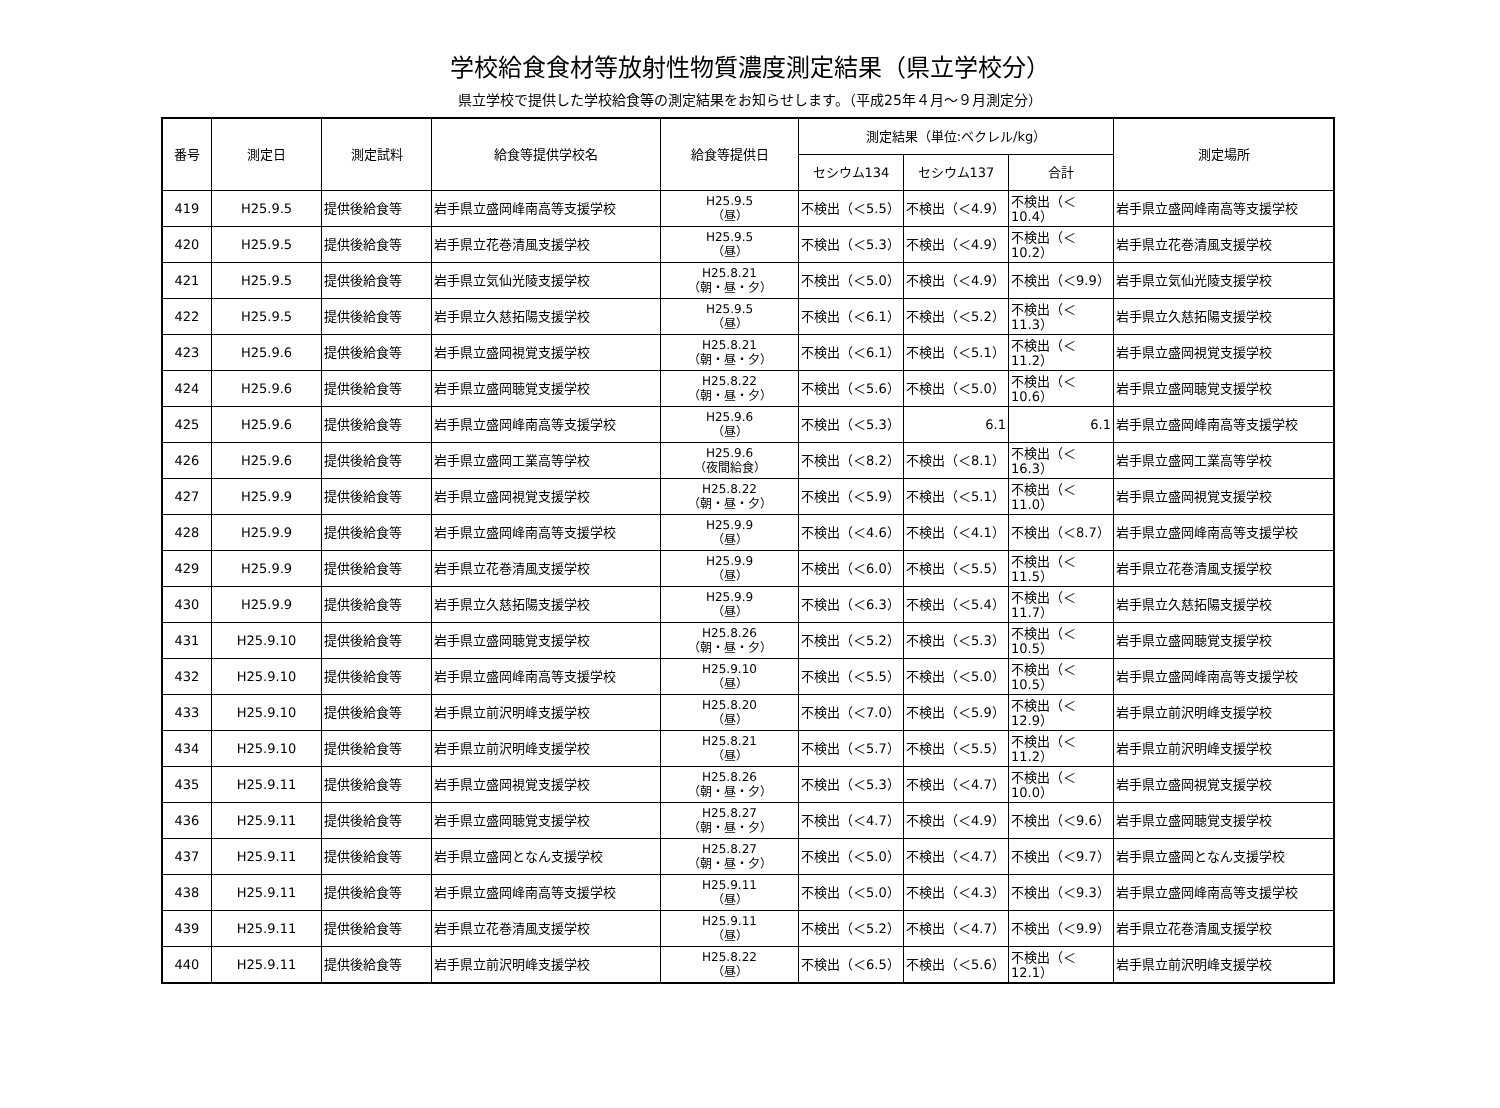学校給食食材等放射性物質濃度測定結果（県立学校分）
県立学校で提供した学校給食等の測定結果をお知らせします。（平成25年４月～９月測定分）
| 番号 | 測定日 | 測定試料 | 給食等提供学校名 | 給食等提供日 | 測定結果（単位:ベクレル/kg） | | | 測定場所 |
| --- | --- | --- | --- | --- | --- | --- | --- | --- |
| | | | | | セシウム134 | セシウム137 | 合計 | |
| 419 | H25.9.5 | 提供後給食等 | 岩手県立盛岡峰南高等支援学校 | H25.9.5 （昼） | 不検出（＜5.5） | 不検出（＜4.9） | 不検出（＜10.4） | 岩手県立盛岡峰南高等支援学校 |
| 420 | H25.9.5 | 提供後給食等 | 岩手県立花巻清風支援学校 | H25.9.5 （昼） | 不検出（＜5.3） | 不検出（＜4.9） | 不検出（＜10.2） | 岩手県立花巻清風支援学校 |
| 421 | H25.9.5 | 提供後給食等 | 岩手県立気仙光陵支援学校 | H25.8.21 （朝・昼・夕） | 不検出（＜5.0） | 不検出（＜4.9） | 不検出（＜9.9） | 岩手県立気仙光陵支援学校 |
| 422 | H25.9.5 | 提供後給食等 | 岩手県立久慈拓陽支援学校 | H25.9.5 （昼） | 不検出（＜6.1） | 不検出（＜5.2） | 不検出（＜11.3） | 岩手県立久慈拓陽支援学校 |
| 423 | H25.9.6 | 提供後給食等 | 岩手県立盛岡視覚支援学校 | H25.8.21 （朝・昼・夕） | 不検出（＜6.1） | 不検出（＜5.1） | 不検出（＜11.2） | 岩手県立盛岡視覚支援学校 |
| 424 | H25.9.6 | 提供後給食等 | 岩手県立盛岡聴覚支援学校 | H25.8.22 （朝・昼・夕） | 不検出（＜5.6） | 不検出（＜5.0） | 不検出（＜10.6） | 岩手県立盛岡聴覚支援学校 |
| 425 | H25.9.6 | 提供後給食等 | 岩手県立盛岡峰南高等支援学校 | H25.9.6 （昼） | 不検出（＜5.3） | 6.1 | 6.1 | 岩手県立盛岡峰南高等支援学校 |
| 426 | H25.9.6 | 提供後給食等 | 岩手県立盛岡工業高等学校 | H25.9.6 （夜間給食） | 不検出（＜8.2） | 不検出（＜8.1） | 不検出（＜16.3） | 岩手県立盛岡工業高等学校 |
| 427 | H25.9.9 | 提供後給食等 | 岩手県立盛岡視覚支援学校 | H25.8.22 （朝・昼・夕） | 不検出（＜5.9） | 不検出（＜5.1） | 不検出（＜11.0） | 岩手県立盛岡視覚支援学校 |
| 428 | H25.9.9 | 提供後給食等 | 岩手県立盛岡峰南高等支援学校 | H25.9.9 （昼） | 不検出（＜4.6） | 不検出（＜4.1） | 不検出（＜8.7） | 岩手県立盛岡峰南高等支援学校 |
| 429 | H25.9.9 | 提供後給食等 | 岩手県立花巻清風支援学校 | H25.9.9 （昼） | 不検出（＜6.0） | 不検出（＜5.5） | 不検出（＜11.5） | 岩手県立花巻清風支援学校 |
| 430 | H25.9.9 | 提供後給食等 | 岩手県立久慈拓陽支援学校 | H25.9.9 （昼） | 不検出（＜6.3） | 不検出（＜5.4） | 不検出（＜11.7） | 岩手県立久慈拓陽支援学校 |
| 431 | H25.9.10 | 提供後給食等 | 岩手県立盛岡聴覚支援学校 | H25.8.26 （朝・昼・夕） | 不検出（＜5.2） | 不検出（＜5.3） | 不検出（＜10.5） | 岩手県立盛岡聴覚支援学校 |
| 432 | H25.9.10 | 提供後給食等 | 岩手県立盛岡峰南高等支援学校 | H25.9.10 （昼） | 不検出（＜5.5） | 不検出（＜5.0） | 不検出（＜10.5） | 岩手県立盛岡峰南高等支援学校 |
| 433 | H25.9.10 | 提供後給食等 | 岩手県立前沢明峰支援学校 | H25.8.20 （昼） | 不検出（＜7.0） | 不検出（＜5.9） | 不検出（＜12.9） | 岩手県立前沢明峰支援学校 |
| 434 | H25.9.10 | 提供後給食等 | 岩手県立前沢明峰支援学校 | H25.8.21 （昼） | 不検出（＜5.7） | 不検出（＜5.5） | 不検出（＜11.2） | 岩手県立前沢明峰支援学校 |
| 435 | H25.9.11 | 提供後給食等 | 岩手県立盛岡視覚支援学校 | H25.8.26 （朝・昼・夕） | 不検出（＜5.3） | 不検出（＜4.7） | 不検出（＜10.0） | 岩手県立盛岡視覚支援学校 |
| 436 | H25.9.11 | 提供後給食等 | 岩手県立盛岡聴覚支援学校 | H25.8.27 （朝・昼・夕） | 不検出（＜4.7） | 不検出（＜4.9） | 不検出（＜9.6） | 岩手県立盛岡聴覚支援学校 |
| 437 | H25.9.11 | 提供後給食等 | 岩手県立盛岡となん支援学校 | H25.8.27 （朝・昼・夕） | 不検出（＜5.0） | 不検出（＜4.7） | 不検出（＜9.7） | 岩手県立盛岡となん支援学校 |
| 438 | H25.9.11 | 提供後給食等 | 岩手県立盛岡峰南高等支援学校 | H25.9.11 （昼） | 不検出（＜5.0） | 不検出（＜4.3） | 不検出（＜9.3） | 岩手県立盛岡峰南高等支援学校 |
| 439 | H25.9.11 | 提供後給食等 | 岩手県立花巻清風支援学校 | H25.9.11 （昼） | 不検出（＜5.2） | 不検出（＜4.7） | 不検出（＜9.9） | 岩手県立花巻清風支援学校 |
| 440 | H25.9.11 | 提供後給食等 | 岩手県立前沢明峰支援学校 | H25.8.22 （昼） | 不検出（＜6.5） | 不検出（＜5.6） | 不検出（＜12.1） | 岩手県立前沢明峰支援学校 |